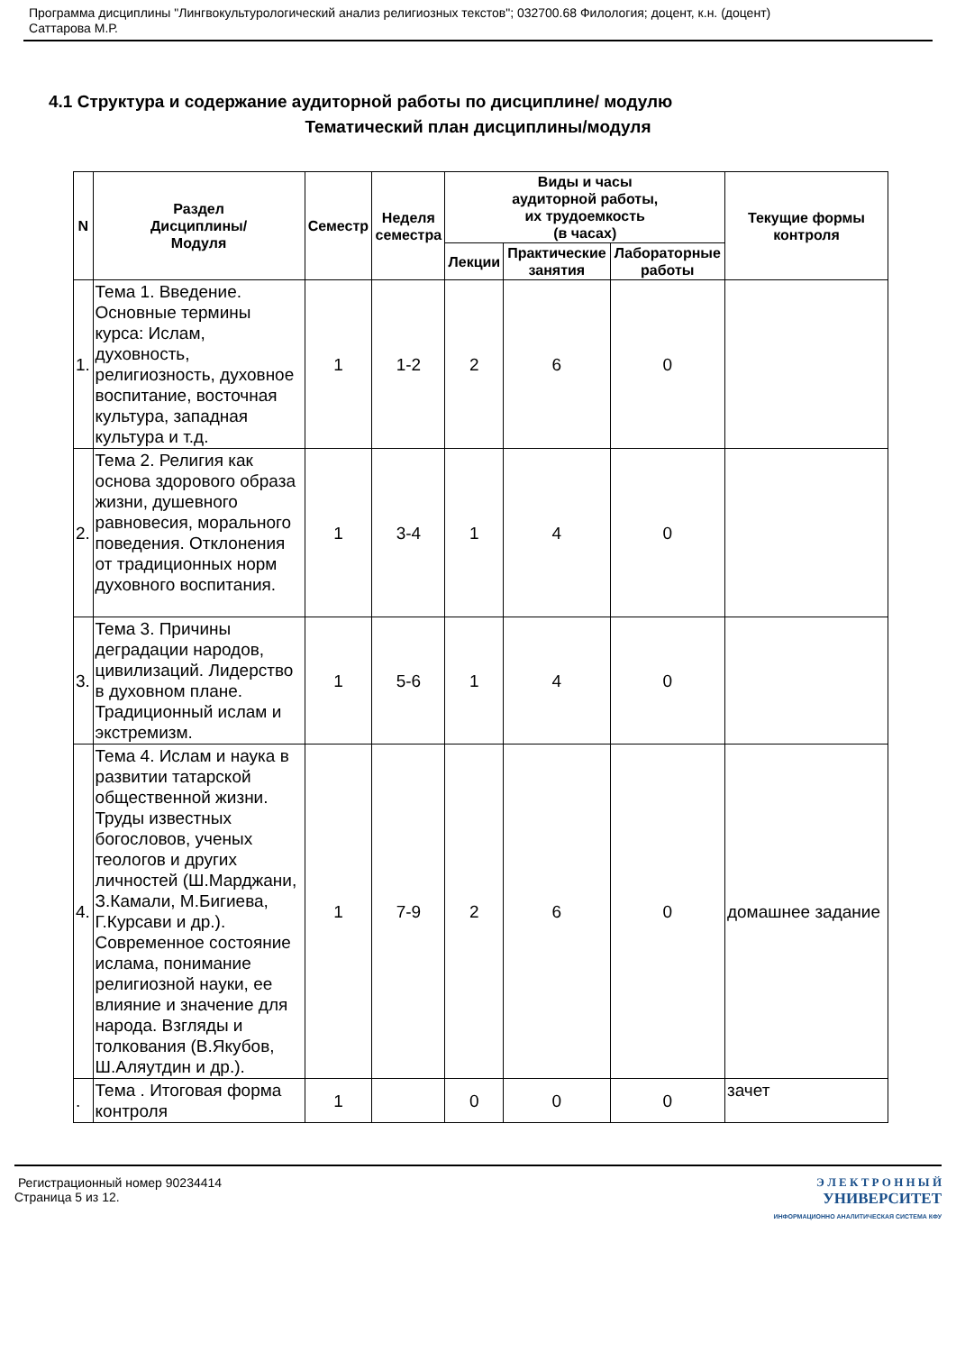Программа дисциплины "Лингвокультурологический анализ религиозных текстов"; 032700.68 Филология; доцент, к.н. (доцент)
Саттарова М.Р.
4.1 Структура и содержание аудиторной работы по дисциплине/ модулю
Тематический план дисциплины/модуля
| N | Раздел Дисциплины/ Модуля | Семестр | Неделя семестра | Виды и часы аудиторной работы, их трудоемкость (в часах) | | | Текущие формы контроля |
| --- | --- | --- | --- | --- | --- | --- | --- |
| | | | | Лекции | Практические занятия | Лабораторные работы | |
| 1. | Тема 1. Введение. Основные термины курса: Ислам, духовность, религиозность, духовное воспитание, восточная культура, западная культура и т.д. | 1 | 1-2 | 2 | 6 | 0 | |
| 2. | Тема 2. Религия как основа здорового образа жизни, душевного равновесия, морального поведения. Отклонения от традиционных норм духовного воспитания. | 1 | 3-4 | 1 | 4 | 0 | |
| 3. | Тема 3. Причины деградации народов, цивилизаций. Лидерство в духовном плане. Традиционный ислам и экстремизм. | 1 | 5-6 | 1 | 4 | 0 | |
| 4. | Тема 4. Ислам и наука в развитии татарской общественной жизни. Труды известных богословов, ученых теологов и других личностей (Ш.Марджани, З.Камали, М.Бигиева, Г.Курсави и др.). Современное состояние ислама, понимание религиозной науки, ее влияние и значение для народа. Взгляды и толкования (В.Якубов, Ш.Аляутдин и др.). | 1 | 7-9 | 2 | 6 | 0 | домашнее задание |
| . | Тема . Итоговая форма контроля | 1 | | 0 | 0 | 0 | зачет |
Регистрационный номер 90234414
Страница 5 из 12.
Э Л Е К Т Р О Н Н Ы Й
УНИВЕРСИТЕТ
ИНФОРМАЦИОННО АНАЛИТИЧЕСКАЯ СИСТЕМА КФУ